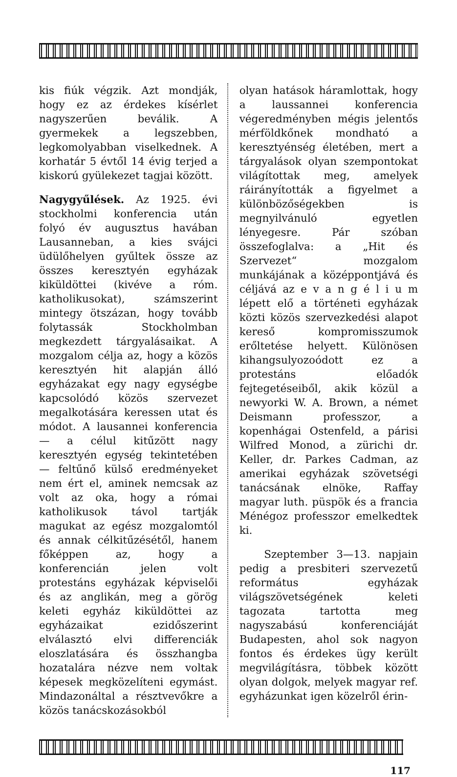kis fiúk végzik. Azt mondják, hogy ez az érdekes kísérlet nagyszerűen beválik. A gyermekek a legszebben, legkomolyabban viselkednek. A korhatár 5 évtől 14 évig terjed a kiskorú gyülekezet tagjai között.
Nagygyűlések. Az 1925. évi stockholmi konferencia után folyó év augusztus havában Lausanneban, a kies svájci üdülőhelyen gyűltek össze az összes keresztyén egyházak kiküldöttei (kivéve a róm. katholikusokat), számszerint mintegy ötszázan, hogy tovább folytassák Stockholmban megkezdett tárgyalásaikat. A mozgalom célja az, hogy a közös keresztyén hit alapján álló egyházakat egy nagy egységbe kapcsolódó közös szervezet megalkotására keressen utat és módot. A lausannei konferencia — a célul kitűzött nagy keresztyén egység tekintetében — feltűnő külső eredményeket nem ért el, aminek nemcsak az volt az oka, hogy a római katholikusok távol tartják magukat az egész mozgalomtól és annak célkitűzésétől, hanem főképpen az, hogy a konferencián jelen volt protestáns egyházak képviselői és az anglikán, meg a görög keleti egyház kiküldöttei az egyházaikat ezidőszerint elválasztó elvi differenciák eloszlatására és összhangba hozatalára nézve nem voltak képesek megközelíteni egymást. Mindazonáltal a résztvevőkre a közös tanácskozásokból
olyan hatások háramlottak, hogy a laussannei konferencia végeredményben mégis jelentős mérföldkőnek mondható a keresztyénség életében, mert a tárgyalások olyan szempontokat világítottak meg, amelyek ráirányították a figyelmet a különbözőségekben is megnyilvánuló egyetlen lényegesre. Pár szóban összefoglalva: a „Hit és Szervezet“ mozgalom munkájának a középpontjává és céljává az e v a n g é l i u m lépett elő a történeti egyházak közti közös szervezkedési alapot kereső kompromisszumok erőltetése helyett. Különösen kihangsulyozoódott ez a protestáns előadók fejtegetéseiből, akik közül a newyorki W. A. Brown, a német Deismann professzor, a kopenhágai Ostenfeld, a párisi Wilfred Monod, a zürichi dr. Keller, dr. Parkes Cadman, az amerikai egyházak szövetségi tanácsának elnöke, Raffay magyar luth. püspök és a francia Ménégoz professzor emelkedtek ki.
Szeptember 3—13. napjain pedig a presbiteri szervezetű református egyházak világszövetségének keleti tagozata tartotta meg nagyszabású konferenciáját Budapesten, ahol sok nagyon fontos és érdekes ügy került megvilágításra, többek között olyan dolgok, melyek magyar ref. egyházunkat igen közelről érin-
117